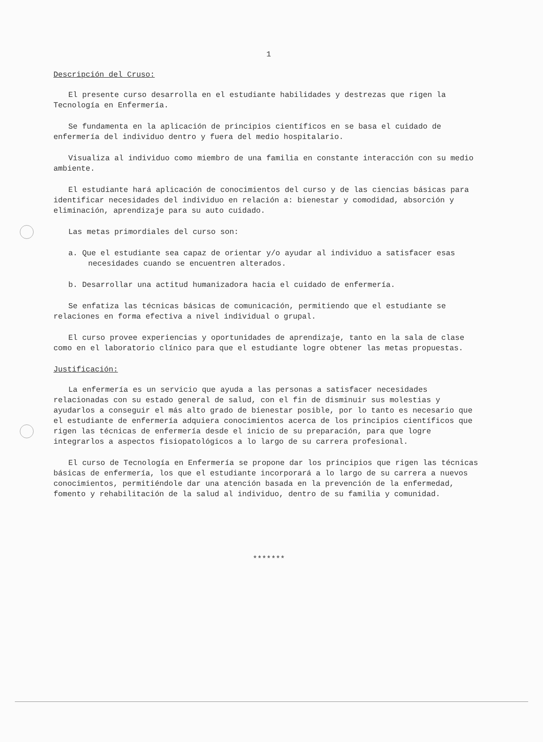1
Descripción del Cruso:
El presente curso desarrolla en el estudiante habilidades y destrezas que rigen la Tecnología en Enfermería.
Se fundamenta en la aplicación de principios científicos en se basa el cuidado de enfermería del individuo dentro y fuera del medio hospitalario.
Visualiza al individuo como miembro de una familia en constante interacción con su medio ambiente.
El estudiante hará aplicación de conocimientos del curso y de las ciencias básicas para identificar necesidades del individuo en relación a: bienestar y comodidad, absorción y eliminación, aprendizaje para su auto cuidado.
Las metas primordiales del curso son:
a. Que el estudiante sea capaz de orientar y/o ayudar al individuo a satisfacer esas necesidades cuando se encuentren alterados.
b. Desarrollar una actitud humanizadora hacia el cuidado de enfermería.
Se enfatiza las técnicas básicas de comunicación, permitiendo que el estudiante se relaciones en forma efectiva a nivel individual o grupal.
El curso provee experiencias y oportunidades de aprendizaje, tanto en la sala de clase como en el laboratorio clínico para que el estudiante logre obtener las metas propuestas.
Justificación:
La enfermería es un servicio que ayuda a las personas a satisfacer necesidades relacionadas con su estado general de salud, con el fin de disminuir sus molestias y ayudarlos a conseguir el más alto grado de bienestar posible, por lo tanto es necesario que el estudiante de enfermería adquiera conocimientos acerca de los principios científicos que rigen las técnicas de enfermería desde el inicio de su preparación, para que logre integrarlos a aspectos fisiopatológicos a lo largo de su carrera profesional.
El curso de Tecnología en Enfermería se propone dar los principios que rigen las técnicas básicas de enfermería, los que el estudiante incorporará a lo largo de su carrera a nuevos conocimientos, permitiéndole dar una atención basada en la prevención de la enfermedad, fomento y rehabilitación de la salud al individuo, dentro de su familia y comunidad.
*******